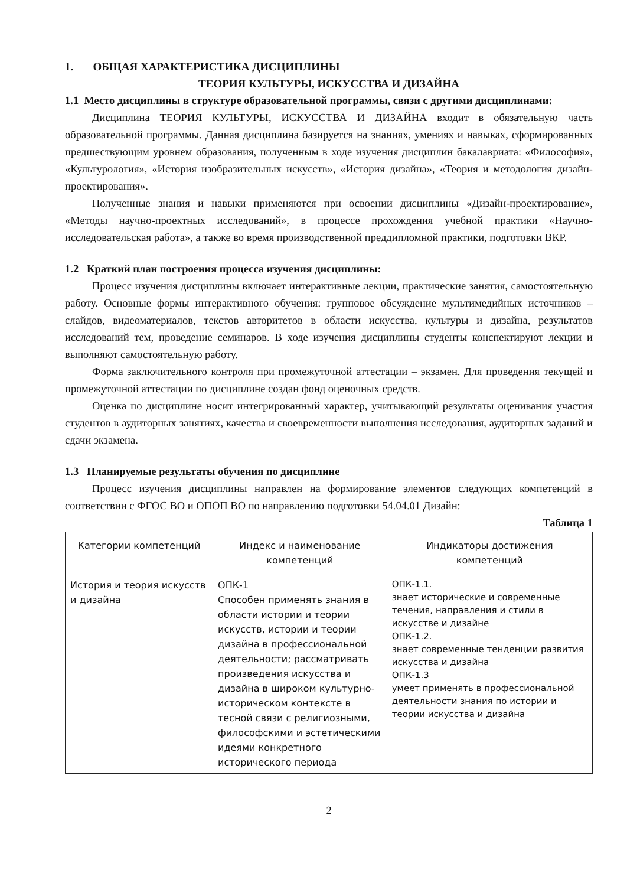1. ОБЩАЯ ХАРАКТЕРИСТИКА ДИСЦИПЛИНЫ
ТЕОРИЯ КУЛЬТУРЫ, ИСКУССТВА И ДИЗАЙНА
1.1 Место дисциплины в структуре образовательной программы, связи с другими дисциплинами:
Дисциплина ТЕОРИЯ КУЛЬТУРЫ, ИСКУССТВА И ДИЗАЙНА входит в обязательную часть образовательной программы. Данная дисциплина базируется на знаниях, умениях и навыках, сформированных предшествующим уровнем образования, полученным в ходе изучения дисциплин бакалавриата: «Философия», «Культурология», «История изобразительных искусств», «История дизайна», «Теория и методология дизайн-проектирования».
Полученные знания и навыки применяются при освоении дисциплины «Дизайн-проектирование», «Методы научно-проектных исследований», в процессе прохождения учебной практики «Научно-исследовательская работа», а также во время производственной преддипломной практики, подготовки ВКР.
1.2 Краткий план построения процесса изучения дисциплины:
Процесс изучения дисциплины включает интерактивные лекции, практические занятия, самостоятельную работу. Основные формы интерактивного обучения: групповое обсуждение мультимедийных источников – слайдов, видеоматериалов, текстов авторитетов в области искусства, культуры и дизайна, результатов исследований тем, проведение семинаров. В ходе изучения дисциплины студенты конспектируют лекции и выполняют самостоятельную работу.
Форма заключительного контроля при промежуточной аттестации – экзамен. Для проведения текущей и промежуточной аттестации по дисциплине создан фонд оценочных средств.
Оценка по дисциплине носит интегрированный характер, учитывающий результаты оценивания участия студентов в аудиторных занятиях, качества и своевременности выполнения исследования, аудиторных заданий и сдачи экзамена.
1.3 Планируемые результаты обучения по дисциплине
Процесс изучения дисциплины направлен на формирование элементов следующих компетенций в соответствии с ФГОС ВО и ОПОП ВО по направлению подготовки 54.04.01 Дизайн:
Таблица 1
| Категории компетенций | Индекс и наименование компетенций | Индикаторы достижения компетенций |
| --- | --- | --- |
| История и теория искусств и дизайна | ОПК-1 Способен применять знания в области истории и теории искусств, истории и теории дизайна в профессиональной деятельности; рассматривать произведения искусства и дизайна в широком культурно-историческом контексте в тесной связи с религиозными, философскими и эстетическими идеями конкретного исторического периода | ОПК-1.1. знает исторические и современные течения, направления и стили в искусстве и дизайне ОПК-1.2. знает современные тенденции развития искусства и дизайна ОПК-1.3 умеет применять в профессиональной деятельности знания по истории и теории искусства и дизайна |
2